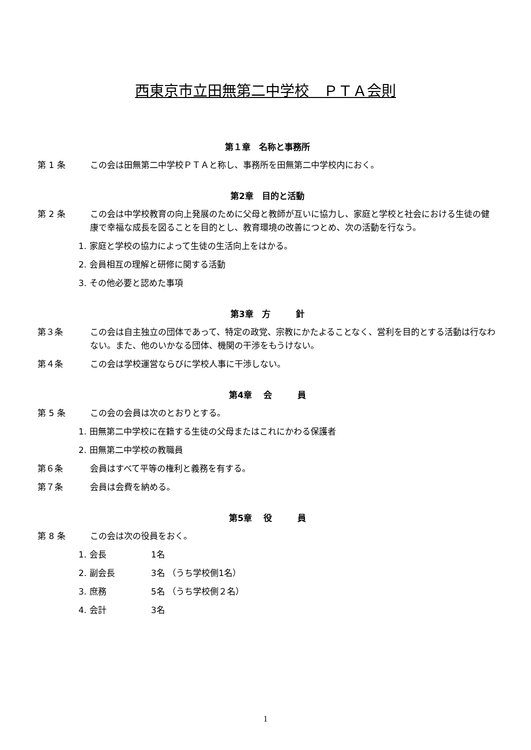西東京市立田無第二中学校　ＰＴＡ会則
第１章　名称と事務所
第 1 条 この会は田無第二中学校ＰＴＡと称し、事務所を田無第二中学校内におく。
第2章　目的と活動
第 2 条 この会は中学校教育の向上発展のために父母と教師が互いに協力し、家庭と学校と社会における生徒の健康で幸福な成長を図ることを目的とし、教育環境の改善につとめ、次の活動を行なう。
1. 家庭と学校の協力によって生徒の生活向上をはかる。
2. 会員相互の理解と研修に関する活動
3. その他必要と認めた事項
第3章　方　　　針
第３条 この会は自主独立の団体であって、特定の政党、宗教にかたよることなく、営利を目的とする活動は行なわない。また、他のいかなる団体、機関の干渉をもうけない。
第４条 この会は学校運営ならびに学校人事に干渉しない。
第4章　 会　　　員
第 5 条 この会の会員は次のとおりとする。
1. 田無第二中学校に在籍する生徒の父母またはこれにかわる保護者
2. 田無第二中学校の教職員
第６条 会員はすべて平等の権利と義務を有する。
第７条 会員は会費を納める。
第5章　 役　　　員
第 8 条 この会は次の役員をおく。
1. 会長 1名
2. 副会長 3名 （うち学校側1名）
3. 庶務 5名 （うち学校側２名）
4. 会計 3名
1